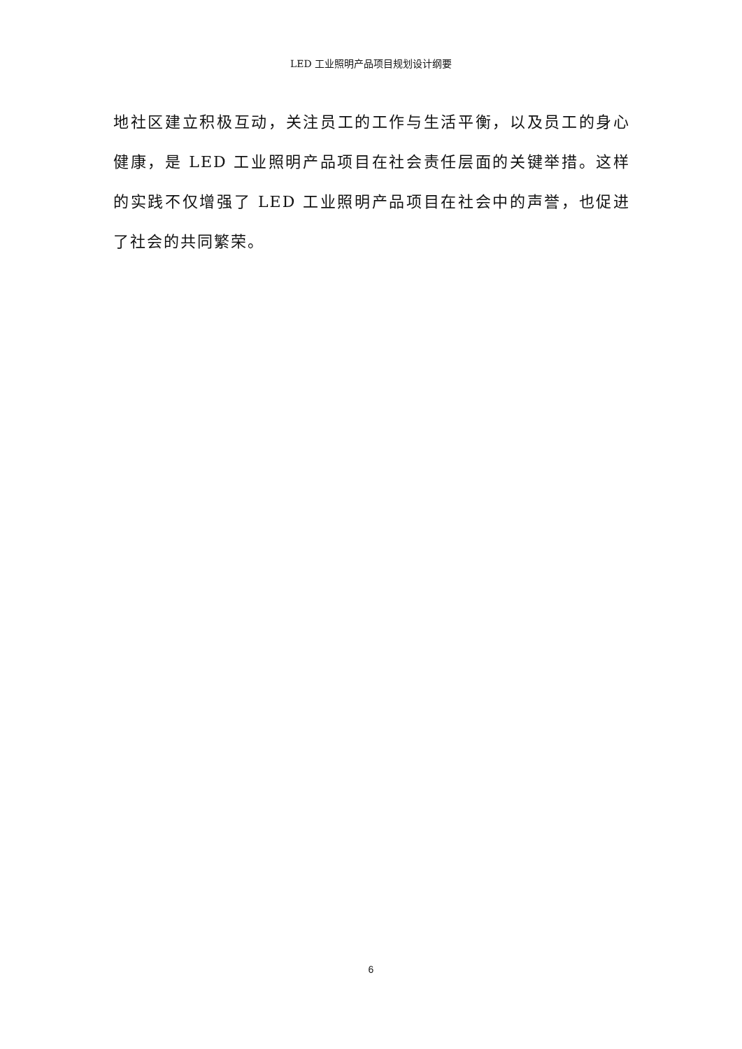LED 工业照明产品项目规划设计纲要
地社区建立积极互动，关注员工的工作与生活平衡，以及员工的身心健康，是 LED 工业照明产品项目在社会责任层面的关键举措。这样的实践不仅增强了 LED 工业照明产品项目在社会中的声誉，也促进了社会的共同繁荣。
6